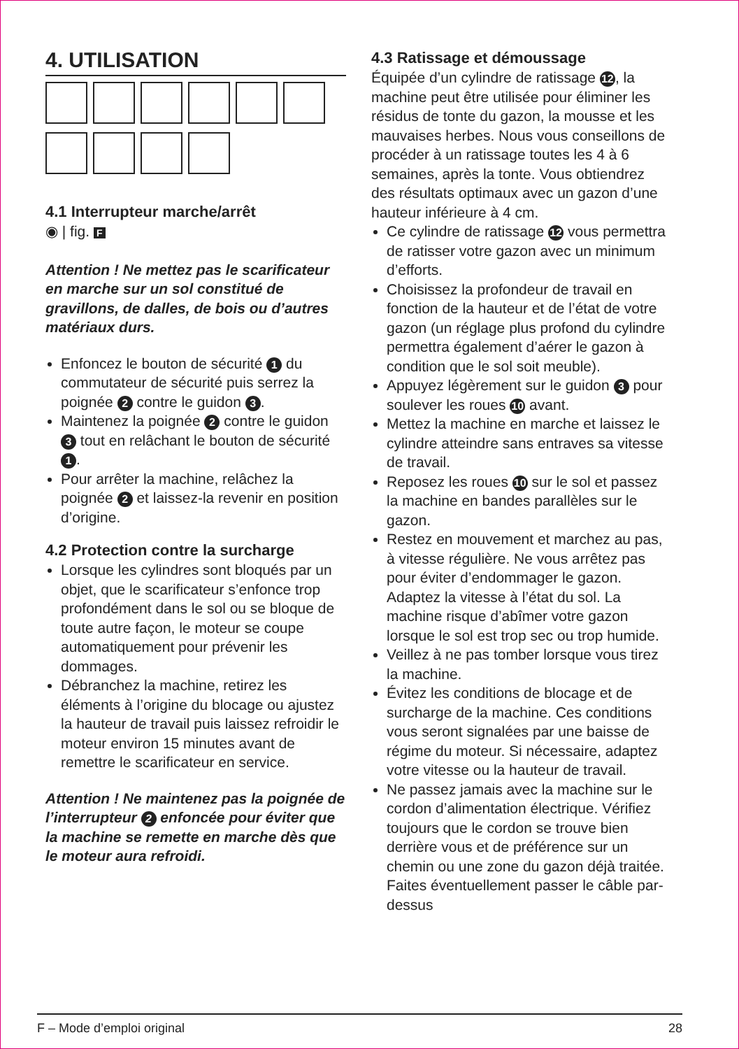4. UTILISATION
4.1 Interrupteur marche/arrêt
◉ | fig. F
Attention ! Ne mettez pas le scarificateur en marche sur un sol constitué de gravillons, de dalles, de bois ou d’autres matériaux durs.
Enfoncez le bouton de sécurité 1 du commutateur de sécurité puis serrez la poignée 2 contre le guidon 3.
Maintenez la poignée 2 contre le guidon 3 tout en relâchant le bouton de sécurité 1.
Pour arrêter la machine, relâchez la poignée 2 et laissez-la revenir en position d’origine.
4.2 Protection contre la surcharge
Lorsque les cylindres sont bloqués par un objet, que le scarificateur s’enfonce trop profondément dans le sol ou se bloque de toute autre façon, le moteur se coupe automatiquement pour prévenir les dommages.
Débranchez la machine, retirez les éléments à l’origine du blocage ou ajustez la hauteur de travail puis laissez refroidir le moteur environ 15 minutes avant de remettre le scarificateur en service.
Attention ! Ne maintenez pas la poignée de l’interrupteur 2 enfoncée pour éviter que la machine se remette en marche dès que le moteur aura refroidi.
4.3 Ratissage et démoussage
Équipée d’un cylindre de ratissage 12, la machine peut être utilisée pour éliminer les résidus de tonte du gazon, la mousse et les mauvaises herbes. Nous vous conseillons de procéder à un ratissage toutes les 4 à 6 semaines, après la tonte. Vous obtiendrez des résultats optimaux avec un gazon d’une hauteur inférieure à 4 cm.
Ce cylindre de ratissage 12 vous permettra de ratisser votre gazon avec un minimum d’efforts.
Choisissez la profondeur de travail en fonction de la hauteur et de l’état de votre gazon (un réglage plus profond du cylindre permettra également d’aérer le gazon à condition que le sol soit meuble).
Appuyez légèrement sur le guidon 3 pour soulever les roues 10 avant.
Mettez la machine en marche et laissez le cylindre atteindre sans entraves sa vitesse de travail.
Reposez les roues 10 sur le sol et passez la machine en bandes parallèles sur le gazon.
Restez en mouvement et marchez au pas, à vitesse régulière. Ne vous arrêtez pas pour éviter d’endommager le gazon. Adaptez la vitesse à l’état du sol. La machine risque d’abîmer votre gazon lorsque le sol est trop sec ou trop humide.
Veillez à ne pas tomber lorsque vous tirez la machine.
Évitez les conditions de blocage et de surcharge de la machine. Ces conditions vous seront signalées par une baisse de régime du moteur. Si nécessaire, adaptez votre vitesse ou la hauteur de travail.
Ne passez jamais avec la machine sur le cordon d’alimentation électrique. Vérifiez toujours que le cordon se trouve bien derrière vous et de préférence sur un chemin ou une zone du gazon déjà traitée. Faites éventuellement passer le câble par-dessus
F – Mode d’emploi original 28